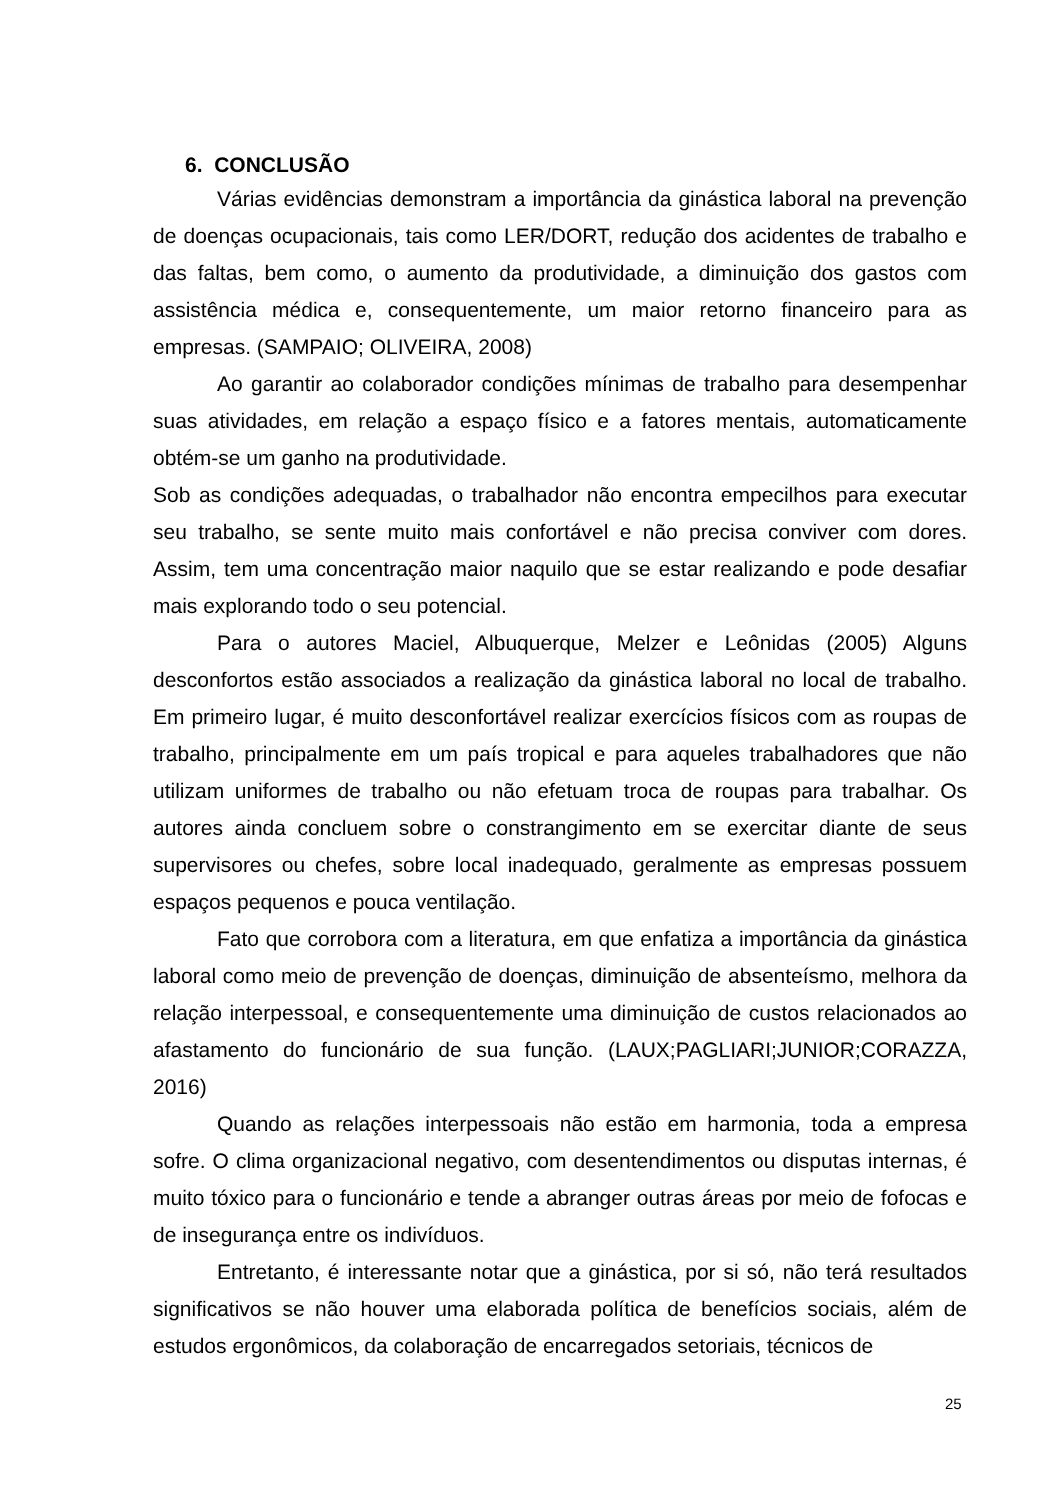6. CONCLUSÃO
Várias evidências demonstram a importância da ginástica laboral na prevenção de doenças ocupacionais, tais como LER/DORT, redução dos acidentes de trabalho e das faltas, bem como, o aumento da produtividade, a diminuição dos gastos com assistência médica e, consequentemente, um maior retorno financeiro para as empresas. (SAMPAIO; OLIVEIRA, 2008)
Ao garantir ao colaborador condições mínimas de trabalho para desempenhar suas atividades, em relação a espaço físico e a fatores mentais, automaticamente obtém-se um ganho na produtividade.
Sob as condições adequadas, o trabalhador não encontra empecilhos para executar seu trabalho, se sente muito mais confortável e não precisa conviver com dores. Assim, tem uma concentração maior naquilo que se estar realizando e pode desafiar mais explorando todo o seu potencial.
Para o autores Maciel, Albuquerque, Melzer e Leônidas (2005) Alguns desconfortos estão associados a realização da ginástica laboral no local de trabalho. Em primeiro lugar, é muito desconfortável realizar exercícios físicos com as roupas de trabalho, principalmente em um país tropical e para aqueles trabalhadores que não utilizam uniformes de trabalho ou não efetuam troca de roupas para trabalhar. Os autores ainda concluem sobre o constrangimento em se exercitar diante de seus supervisores ou chefes, sobre local inadequado, geralmente as empresas possuem espaços pequenos e pouca ventilação.
Fato que corrobora com a literatura, em que enfatiza a importância da ginástica laboral como meio de prevenção de doenças, diminuição de absenteísmo, melhora da relação interpessoal, e consequentemente uma diminuição de custos relacionados ao afastamento do funcionário de sua função. (LAUX;PAGLIARI;JUNIOR;CORAZZA, 2016)
Quando as relações interpessoais não estão em harmonia, toda a empresa sofre. O clima organizacional negativo, com desentendimentos ou disputas internas, é muito tóxico para o funcionário e tende a abranger outras áreas por meio de fofocas e de insegurança entre os indivíduos.
Entretanto, é interessante notar que a ginástica, por si só, não terá resultados significativos se não houver uma elaborada política de benefícios sociais, além de estudos ergonômicos, da colaboração de encarregados setoriais, técnicos de
25